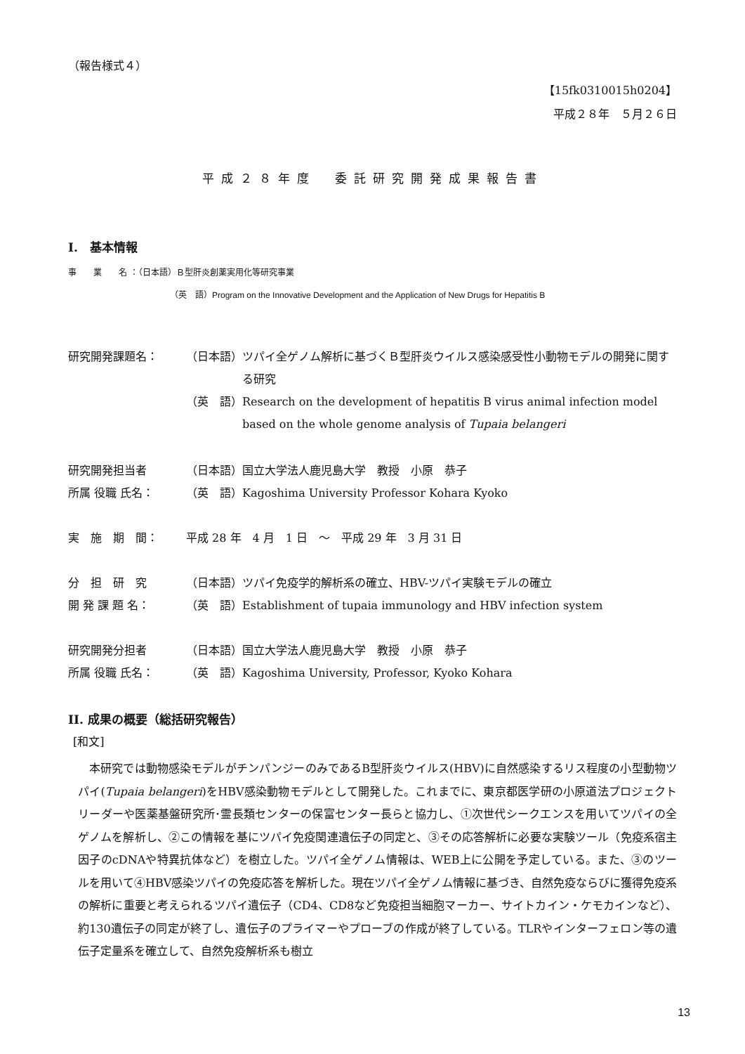（報告様式４）
【15fk0310015h0204】
平成２８年　５月２６日
平成２８年度　委託研究開発成果報告書
I.　基本情報
事　　業　　名 ：（日本語）Ｂ型肝炎創薬実用化等研究事業
（英　語）Program on the Innovative Development and the Application of New Drugs for Hepatitis B
研究開発課題名： （日本語） ツパイ全ゲノム解析に基づくＢ型肝炎ウイルス感染感受性小動物モデルの開発に関する研究
（英　語） Research on the development of hepatitis B virus animal infection model based on the whole genome analysis of Tupaia belangeri
研究開発担当者 （日本語） 国立大学法人鹿児島大学　教授　小原　恭子
所属 役職 氏名： （英　語） Kagoshima University Professor Kohara Kyoko
実　施　期　間： 平成 28 年　4 月　1 日　～　平成 29 年　3 月 31 日
分　担　研　究 （日本語） ツパイ免疫学的解析系の確立、HBV-ツパイ実験モデルの確立
開 発 課 題 名： （英　語） Establishment of tupaia immunology and HBV infection system
研究開発分担者 （日本語） 国立大学法人鹿児島大学　教授　小原　恭子
所属 役職 氏名： （英　語） Kagoshima University, Professor, Kyoko Kohara
II. 成果の概要（総括研究報告）
[和文]
本研究では動物感染モデルがチンパンジーのみであるB型肝炎ウイルス(HBV)に自然感染するリス程度の小型動物ツパイ(Tupaia belangeri)をHBV感染動物モデルとして開発した。これまでに、東京都医学研の小原道法プロジェクトリーダーや医薬基盤研究所･霊長類センターの保富センター長らと協力し、①次世代シークエンスを用いてツパイの全ゲノムを解析し、②この情報を基にツパイ免疫関連遺伝子の同定と、③その応答解析に必要な実験ツール（免疫系宿主因子のcDNAや特異抗体など）を樹立した。ツパイ全ゲノム情報は、WEB上に公開を予定している。また、③のツールを用いて④HBV感染ツパイの免疫応答を解析した。現在ツパイ全ゲノム情報に基づき、自然免疫ならびに獲得免疫系の解析に重要と考えられるツパイ遺伝子（CD4、CD8など免疫担当細胞マーカー、サイトカイン・ケモカインなど）、約130遺伝子の同定が終了し、遺伝子のプライマーやプローブの作成が終了している。TLRやインターフェロン等の遺伝子定量系を確立して、自然免疫解析系も樹立
13